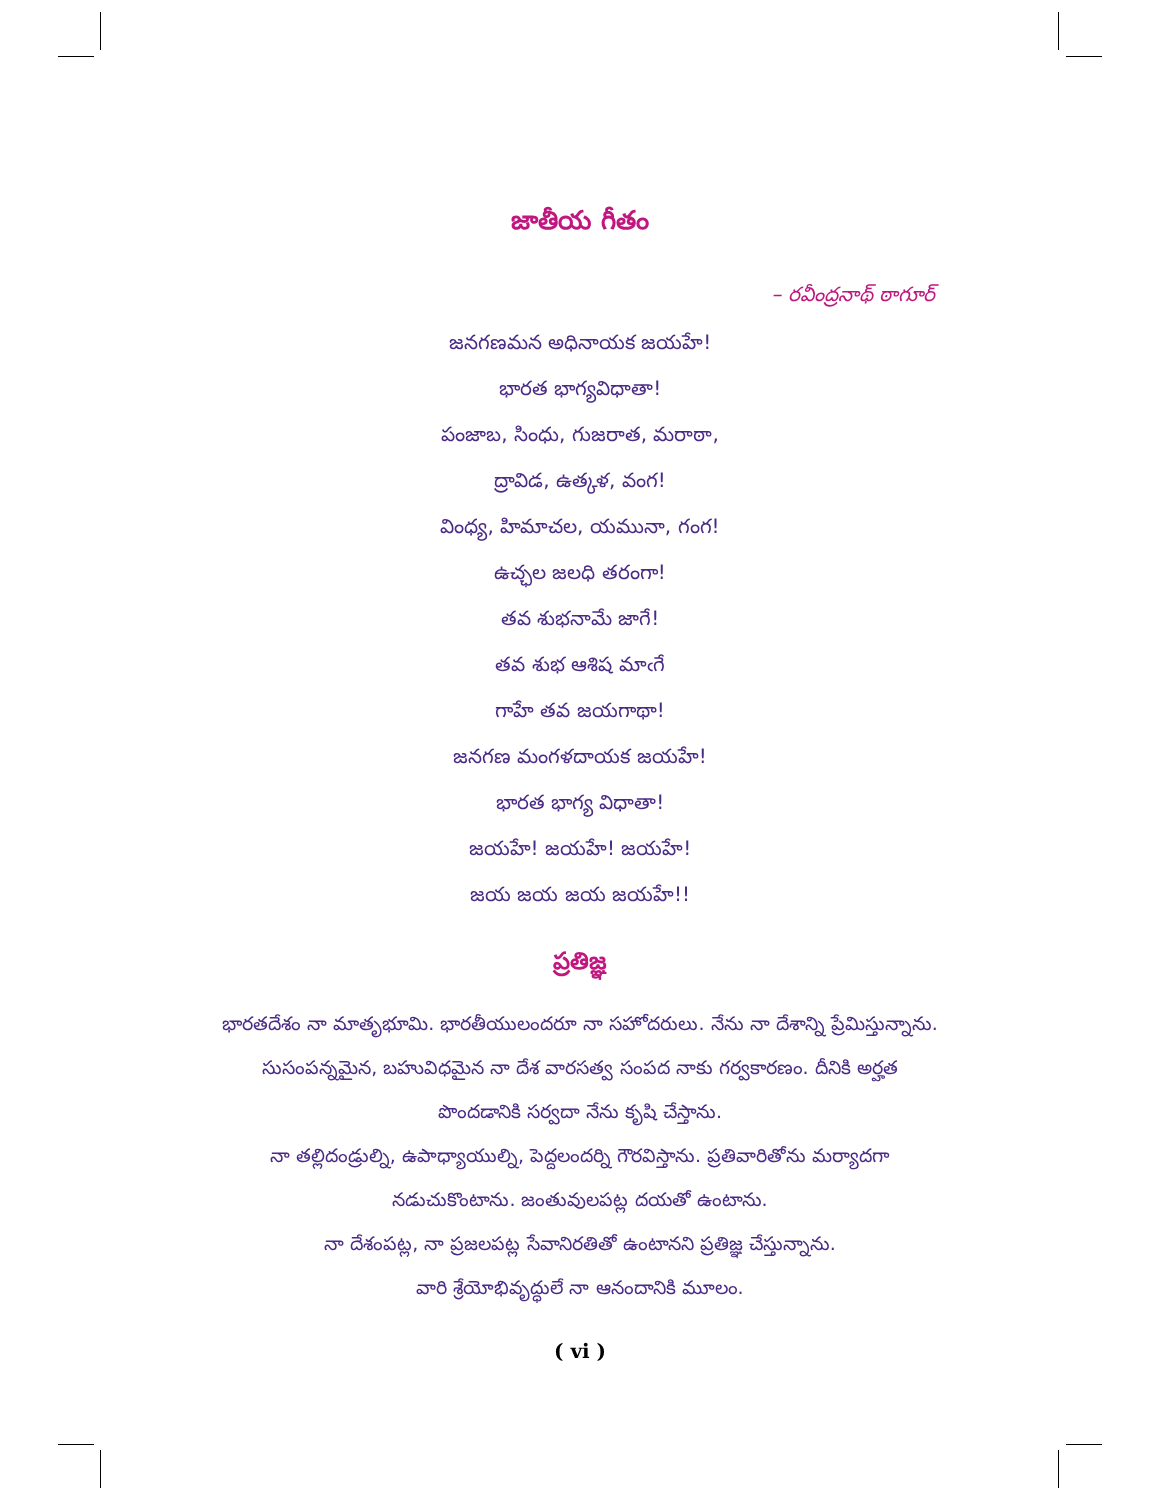జాతీయ గీతం
– రవీంద్రనాథ్ ఠాగూర్
జనగణమన అధినాయక జయహే!
భారత భాగ్యవిధాతా!
పంజాబ, సింధు, గుజరాత, మరాఠా,
ద్రావిడ, ఉత్కళ, వంగ!
వింధ్య, హిమాచల, యమునా, గంగ!
ఉచ్ఛల జలధి తరంగా!
తవ శుభనామే జాగే!
తవ శుభ ఆశిష మాఁగే
గాహే తవ జయగాథా!
జనగణ మంగళదాయక జయహే!
భారత భాగ్య విధాతా!
జయహే! జయహే! జయహే!
జయ జయ జయ జయహే!!
ప్రతిజ్ఞ
భారతదేశం నా మాతృభూమి. భారతీయులందరూ నా సహోదరులు. నేను నా దేశాన్ని ప్రేమిస్తున్నాను. సుసంపన్నమైన, బహువిధమైన నా దేశ వారసత్వ సంపద నాకు గర్వకారణం. దీనికి అర్హత పొందడానికి సర్వదా నేను కృషి చేస్తాను.
నా తల్లిదండ్రుల్ని, ఉపాధ్యాయుల్ని, పెద్దలందర్ని గౌరవిస్తాను. ప్రతివారితోను మర్యాదగా నడుచుకొంటాను. జంతువులపట్ల దయతో ఉంటాను.
నా దేశంపట్ల, నా ప్రజలపట్ల సేవానిరతితో ఉంటానని ప్రతిజ్ఞ చేస్తున్నాను.
వారి శ్రేయోభివృద్ధులే నా ఆనందానికి మూలం.
( vi )